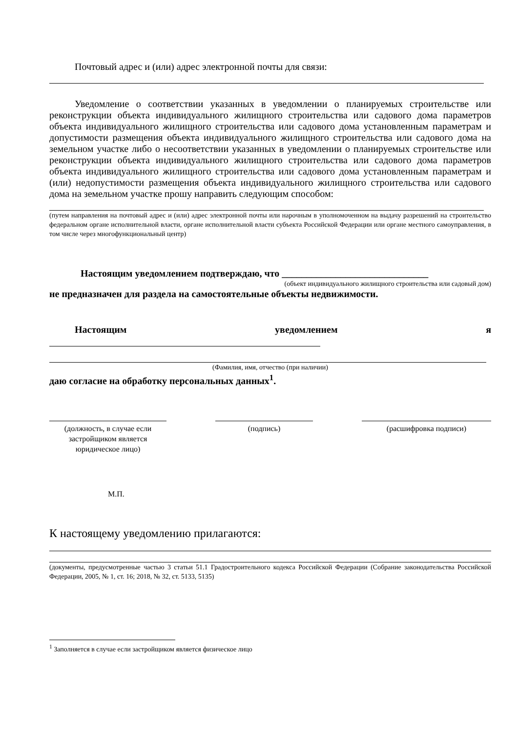Почтовый адрес и (или) адрес электронной почты для связи:
Уведомление о соответствии указанных в уведомлении о планируемых строительстве или реконструкции объекта индивидуального жилищного строительства или садового дома параметров объекта индивидуального жилищного строительства или садового дома установленным параметрам и допустимости размещения объекта индивидуального жилищного строительства или садового дома на земельном участке либо о несоответствии указанных в уведомлении о планируемых строительстве или реконструкции объекта индивидуального жилищного строительства или садового дома параметров объекта индивидуального жилищного строительства или садового дома установленным параметрам и (или) недопустимости размещения объекта индивидуального жилищного строительства или садового дома на земельном участке прошу направить следующим способом:
(путем направления на почтовый адрес и (или) адрес электронной почты или нарочным в уполномоченном на выдачу разрешений на строительство федеральном органе исполнительной власти, органе исполнительной власти субъекта Российской Федерации или органе местного самоуправления, в том числе через многофункциональный центр)
Настоящим уведомлением подтверждаю, что ______________________________
(объект индивидуального жилищного строительства или садовый дом)
не предназначен для раздела на самостоятельные объекты недвижимости.
Настоящим уведомлением я
(Фамилия, имя, отчество (при наличии)
даю согласие на обработку персональных данных<sup>1</sup>.
(должность, в случае если застройщиком является юридическое лицо)
(подпись) (расшифровка подписи)
М.П.
К настоящему уведомлению прилагаются:
(документы, предусмотренные частью 3 статьи 51.1 Градостроительного кодекса Российской Федерации (Собрание законодательства Российской Федерации, 2005, № 1, ст. 16; 2018, № 32, ст. 5133, 5135)
<sup>1</sup> Заполняется в случае если застройщиком является физическое лицо